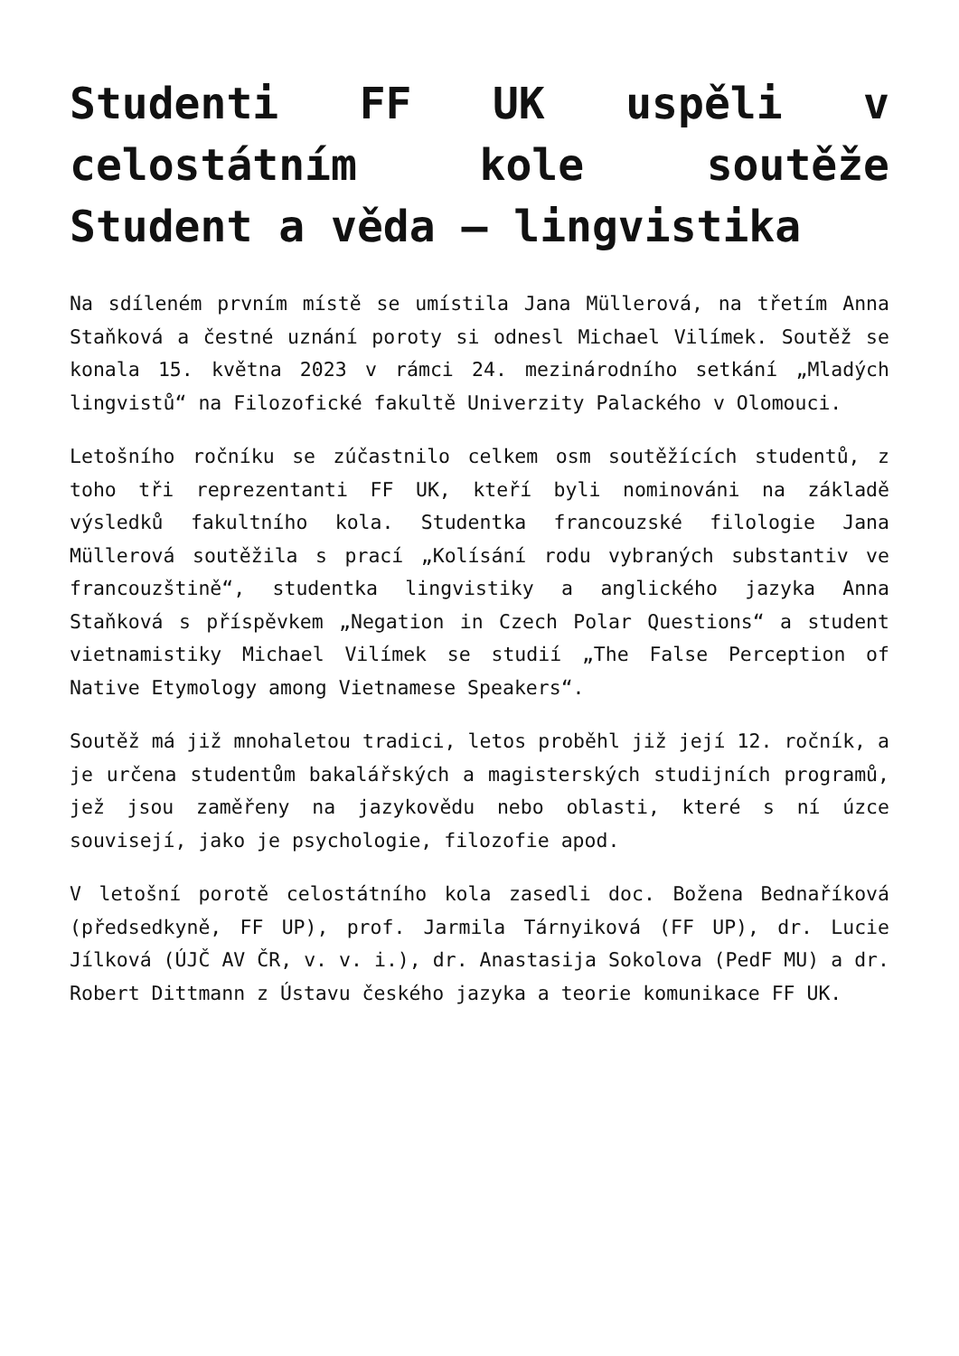Studenti FF UK uspěli v celostátním kole soutěže Student a věda – lingvistika
Na sdíleném prvním místě se umístila Jana Müllerová, na třetím Anna Staňková a čestné uznání poroty si odnesl Michael Vilímek. Soutěž se konala 15. května 2023 v rámci 24. mezinárodního setkání „Mladých lingvistů“ na Filozofické fakultě Univerzity Palackého v Olomouci.
Letošního ročníku se zúčastnilo celkem osm soutěžících studentů, z toho tři reprezentanti FF UK, kteří byli nominováni na základě výsledků fakultního kola. Studentka francouzské filologie Jana Müllerová soutěžila s prací „Kolísání rodu vybraných substantiv ve francouzštině“, studentka lingvistiky a anglického jazyka Anna Staňková s příspěvkem „Negation in Czech Polar Questions“ a student vietnamistiky Michael Vilímek se studií „The False Perception of Native Etymology among Vietnamese Speakers“.
Soutěž má již mnohaletou tradici, letos proběhl již její 12. ročník, a je určena studentům bakalářských a magisterských studijních programů, jež jsou zaměřeny na jazykovědu nebo oblasti, které s ní úzce souvisejí, jako je psychologie, filozofie apod.
V letošní porotě celostátního kola zasedli doc. Božena Bednaříková (předsedkyně, FF UP), prof. Jarmila Tárnyiková (FF UP), dr. Lucie Jílková (ÚJČ AV ČR, v. v. i.), dr. Anastasija Sokolova (PedF MU) a dr. Robert Dittmann z Ústavu českého jazyka a teorie komunikace FF UK.